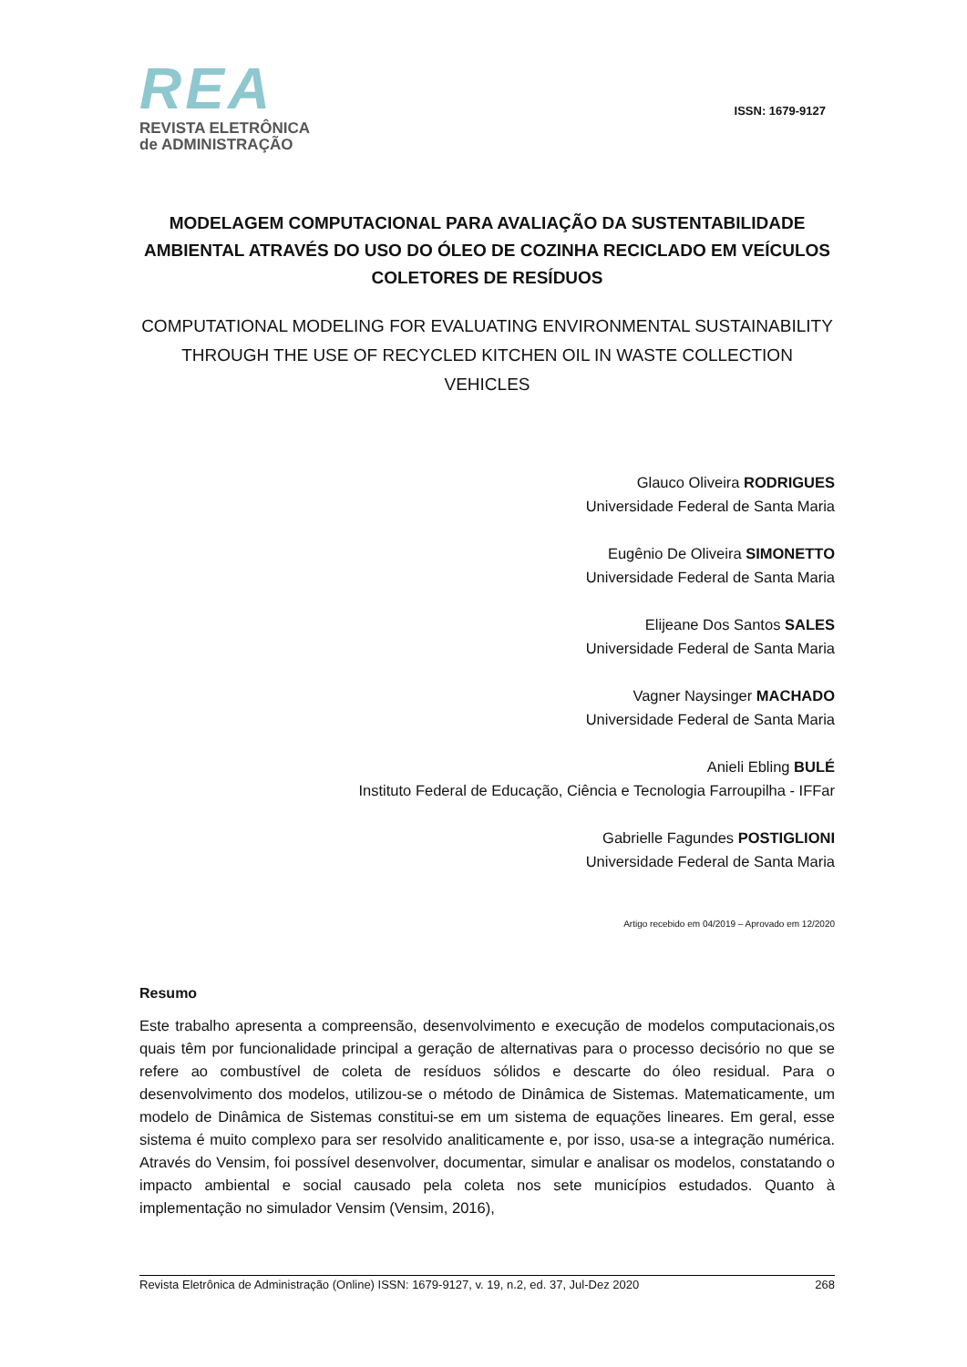REA
REVISTA ELETRÔNICA
de ADMINISTRAÇÃO
ISSN: 1679-9127
MODELAGEM COMPUTACIONAL PARA AVALIAÇÃO DA SUSTENTABILIDADE AMBIENTAL ATRAVÉS DO USO DO ÓLEO DE COZINHA RECICLADO EM VEÍCULOS COLETORES DE RESÍDUOS
COMPUTATIONAL MODELING FOR EVALUATING ENVIRONMENTAL SUSTAINABILITY THROUGH THE USE OF RECYCLED KITCHEN OIL IN WASTE COLLECTION VEHICLES
Glauco Oliveira RODRIGUES
Universidade Federal de Santa Maria
Eugênio De Oliveira SIMONETTO
Universidade Federal de Santa Maria
Elijeane Dos Santos SALES
Universidade Federal de Santa Maria
Vagner Naysinger MACHADO
Universidade Federal de Santa Maria
Anieli Ebling BULÉ
Instituto Federal de Educação, Ciência e Tecnologia Farroupilha - IFFar
Gabrielle Fagundes POSTIGLIONI
Universidade Federal de Santa Maria
Artigo recebido em 04/2019 – Aprovado em 12/2020
Resumo
Este trabalho apresenta a compreensão, desenvolvimento e execução de modelos computacionais,os quais têm por funcionalidade principal a geração de alternativas para o processo decisório no que se refere ao combustível de coleta de resíduos sólidos e descarte do óleo residual. Para o desenvolvimento dos modelos, utilizou-se o método de Dinâmica de Sistemas. Matematicamente, um modelo de Dinâmica de Sistemas constitui-se em um sistema de equações lineares. Em geral, esse sistema é muito complexo para ser resolvido analiticamente e, por isso, usa-se a integração numérica. Através do Vensim, foi possível desenvolver, documentar, simular e analisar os modelos, constatando o impacto ambiental e social causado pela coleta nos sete municípios estudados. Quanto à implementação no simulador Vensim (Vensim, 2016),
Revista Eletrônica de Administração (Online) ISSN: 1679-9127, v. 19, n.2, ed. 37, Jul-Dez 2020 268